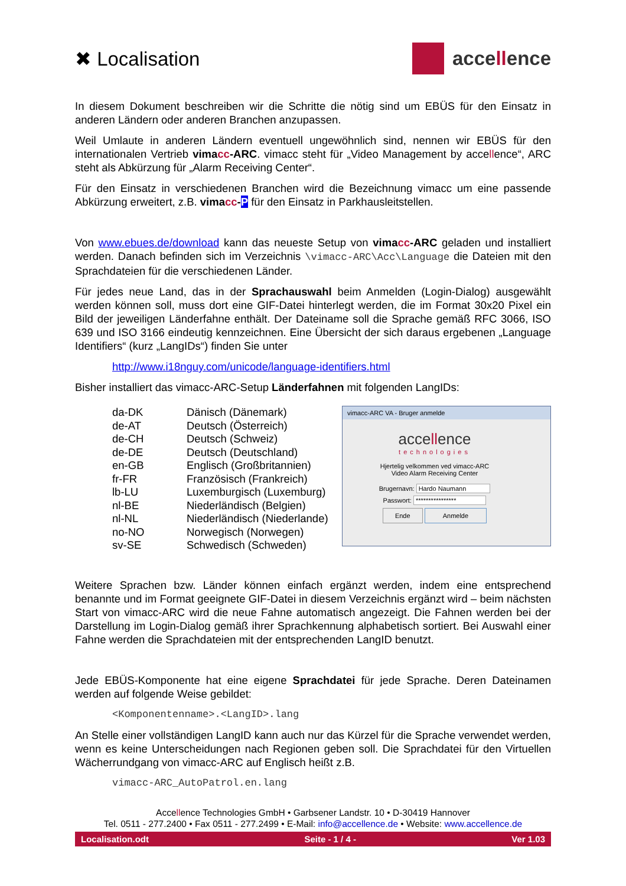✖ Localisation accellence
In diesem Dokument beschreiben wir die Schritte die nötig sind um EBÜS für den Einsatz in anderen Ländern oder anderen Branchen anzupassen.
Weil Umlaute in anderen Ländern eventuell ungewöhnlich sind, nennen wir EBÜS für den internationalen Vertrieb vimacc-ARC. vimacc steht für „Video Management by accellence“, ARC steht als Abkürzung für „Alarm Receiving Center“.
Für den Einsatz in verschiedenen Branchen wird die Bezeichnung vimacc um eine passende Abkürzung erweitert, z.B. vimacc-P für den Einsatz in Parkhausleitstellen.
Von www.ebues.de/download kann das neueste Setup von vimacc-ARC geladen und installiert werden. Danach befinden sich im Verzeichnis \vimacc-ARC\Acc\Language die Dateien mit den Sprachdateien für die verschiedenen Länder.
Für jedes neue Land, das in der Sprachauswahl beim Anmelden (Login-Dialog) ausgewählt werden können soll, muss dort eine GIF-Datei hinterlegt werden, die im Format 30x20 Pixel ein Bild der jeweiligen Länderfahne enthält. Der Dateiname soll die Sprache gemäß RFC 3066, ISO 639 und ISO 3166 eindeutig kennzeichnen. Eine Übersicht der sich daraus ergebenen „Language Identifiers“ (kurz „LangIDs“) finden Sie unter
http://www.i18nguy.com/unicode/language-identifiers.html
Bisher installiert das vimacc-ARC-Setup Länderfahnen mit folgenden LangIDs:
| da-DK | Dänisch (Dänemark) |
| de-AT | Deutsch (Österreich) |
| de-CH | Deutsch (Schweiz) |
| de-DE | Deutsch (Deutschland) |
| en-GB | Englisch (Großbritannien) |
| fr-FR | Französisch (Frankreich) |
| lb-LU | Luxemburgisch (Luxemburg) |
| nl-BE | Niederländisch (Belgien) |
| nl-NL | Niederländisch (Niederlande) |
| no-NO | Norwegisch (Norwegen) |
| sv-SE | Schwedisch (Schweden) |
vimacc-ARC VA - Bruger anmelde
accellence
technologies
Hjertelig velkommen ved vimacc-ARC
Video Alarm Receiving Center
Brugernavn: Hardo Naumann
Passwort: ****************
Ende Anmelde
Weitere Sprachen bzw. Länder können einfach ergänzt werden, indem eine entsprechend benannte und im Format geeignete GIF-Datei in diesem Verzeichnis ergänzt wird – beim nächsten Start von vimacc-ARC wird die neue Fahne automatisch angezeigt. Die Fahnen werden bei der Darstellung im Login-Dialog gemäß ihrer Sprachkennung alphabetisch sortiert. Bei Auswahl einer Fahne werden die Sprachdateien mit der entsprechenden LangID benutzt.
Jede EBÜS-Komponente hat eine eigene Sprachdatei für jede Sprache. Deren Dateinamen werden auf folgende Weise gebildet:
<Komponentenname>.<LangID>.lang
An Stelle einer vollständigen LangID kann auch nur das Kürzel für die Sprache verwendet werden, wenn es keine Unterscheidungen nach Regionen geben soll. Die Sprachdatei für den Virtuellen Wächerrundgang von vimacc-ARC auf Englisch heißt z.B.
vimacc-ARC_AutoPatrol.en.lang
Accellence Technologies GmbH • Garbsener Landstr. 10 • D-30419 Hannover
Tel. 0511 - 277.2400 • Fax 0511 - 277.2499 • E-Mail: info@accellence.de • Website: www.accellence.de
Localisation.odt Seite - 1 / 4 - Ver 1.03